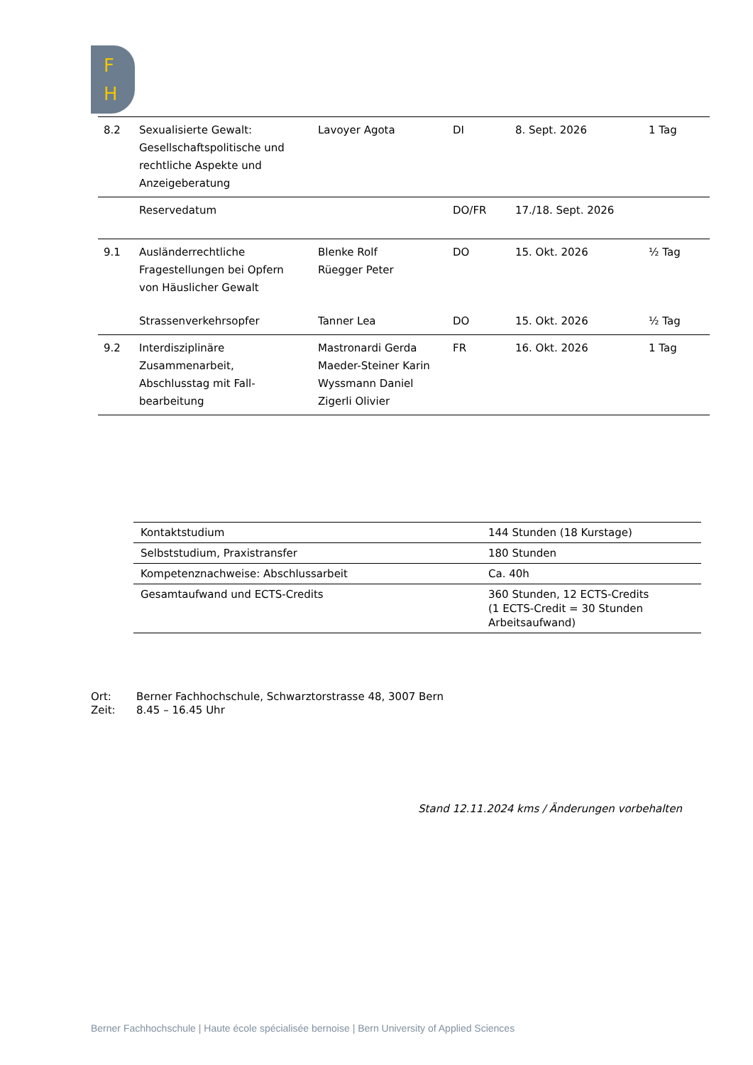F
H
| 8.2 | Sexualisierte Gewalt: Gesellschaftspolitische und rechtliche Aspekte und Anzeigeberatung | Lavoyer Agota | DI | 8. Sept. 2026 | 1 Tag |
| | Reservedatum | | DO/FR | 17./18. Sept. 2026 | |
| 9.1 | Ausländerrechtliche Fragestellungen bei Opfern von Häuslicher Gewalt | Blenke Rolf Rüegger Peter | DO | 15. Okt. 2026 | ½ Tag |
| | Strassenverkehrsopfer | Tanner Lea | DO | 15. Okt. 2026 | ½ Tag |
| 9.2 | Interdisziplinäre Zusammenarbeit, Abschlusstag mit Fall-bearbeitung | Mastronardi Gerda Maeder-Steiner Karin Wyssmann Daniel Zigerli Olivier | FR | 16. Okt. 2026 | 1 Tag |
| Kontaktstudium | 144 Stunden (18 Kurstage) |
| Selbststudium, Praxistransfer | 180 Stunden |
| Kompetenznachweise: Abschlussarbeit | Ca. 40h |
| Gesamtaufwand und ECTS-Credits | 360 Stunden, 12 ECTS-Credits (1 ECTS-Credit = 30 Stunden Arbeitsaufwand) |
Ort: Berner Fachhochschule, Schwarztorstrasse 48, 3007 Bern
Zeit: 8.45 – 16.45 Uhr
Stand 12.11.2024 kms / Änderungen vorbehalten
Berner Fachhochschule | Haute école spécialisée bernoise | Bern University of Applied Sciences